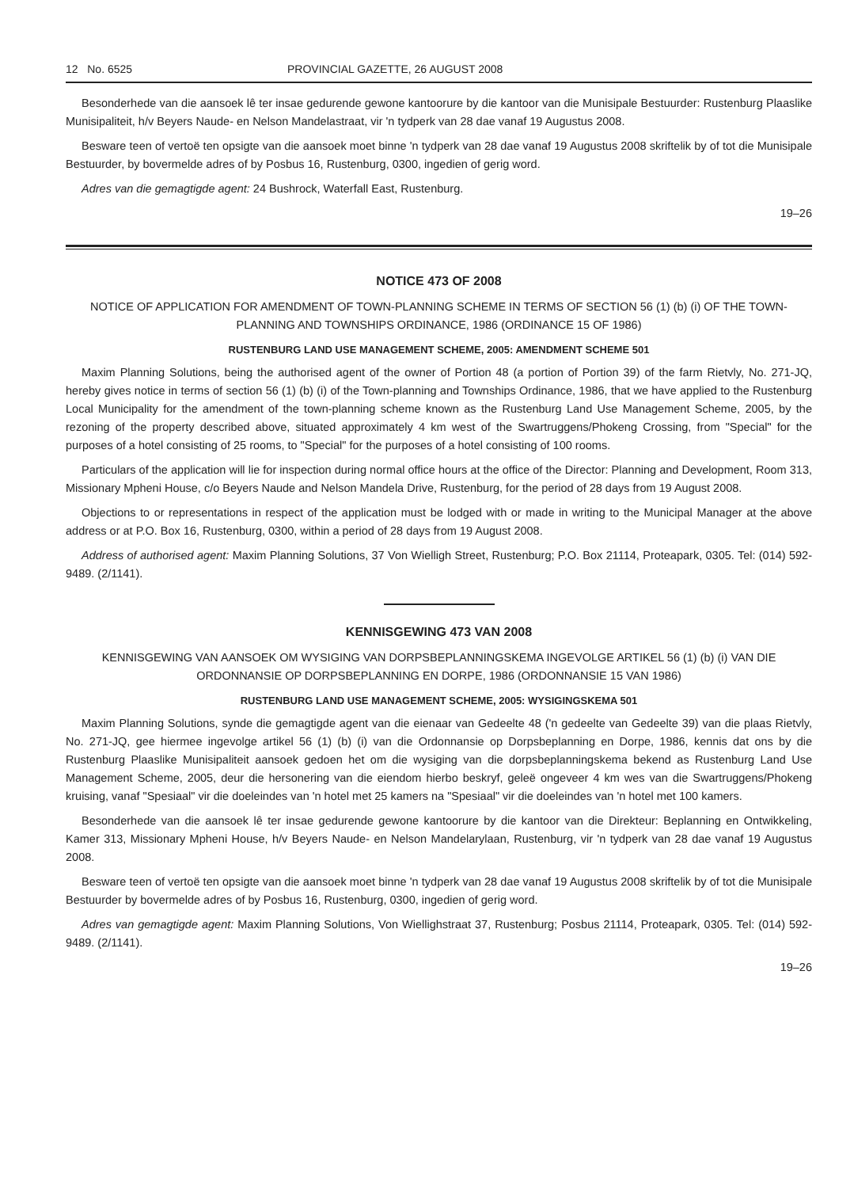12 No. 6525 PROVINCIAL GAZETTE, 26 AUGUST 2008
Besonderhede van die aansoek lê ter insae gedurende gewone kantoorure by die kantoor van die Munisipale Bestuurder: Rustenburg Plaaslike Munisipaliteit, h/v Beyers Naude- en Nelson Mandelastraat, vir 'n tydperk van 28 dae vanaf 19 Augustus 2008.
Besware teen of vertoë ten opsigte van die aansoek moet binne 'n tydperk van 28 dae vanaf 19 Augustus 2008 skriftelik by of tot die Munisipale Bestuurder, by bovermelde adres of by Posbus 16, Rustenburg, 0300, ingedien of gerig word.
Adres van die gemagtigde agent: 24 Bushrock, Waterfall East, Rustenburg.
19–26
NOTICE 473 OF 2008
NOTICE OF APPLICATION FOR AMENDMENT OF TOWN-PLANNING SCHEME IN TERMS OF SECTION 56 (1) (b) (i) OF THE TOWN-PLANNING AND TOWNSHIPS ORDINANCE, 1986 (ORDINANCE 15 OF 1986)
RUSTENBURG LAND USE MANAGEMENT SCHEME, 2005: AMENDMENT SCHEME 501
Maxim Planning Solutions, being the authorised agent of the owner of Portion 48 (a portion of Portion 39) of the farm Rietvly, No. 271-JQ, hereby gives notice in terms of section 56 (1) (b) (i) of the Town-planning and Townships Ordinance, 1986, that we have applied to the Rustenburg Local Municipality for the amendment of the town-planning scheme known as the Rustenburg Land Use Management Scheme, 2005, by the rezoning of the property described above, situated approximately 4 km west of the Swartruggens/Phokeng Crossing, from "Special" for the purposes of a hotel consisting of 25 rooms, to "Special" for the purposes of a hotel consisting of 100 rooms.
Particulars of the application will lie for inspection during normal office hours at the office of the Director: Planning and Development, Room 313, Missionary Mpheni House, c/o Beyers Naude and Nelson Mandela Drive, Rustenburg, for the period of 28 days from 19 August 2008.
Objections to or representations in respect of the application must be lodged with or made in writing to the Municipal Manager at the above address or at P.O. Box 16, Rustenburg, 0300, within a period of 28 days from 19 August 2008.
Address of authorised agent: Maxim Planning Solutions, 37 Von Wielligh Street, Rustenburg; P.O. Box 21114, Proteapark, 0305. Tel: (014) 592-9489. (2/1141).
KENNISGEWING 473 VAN 2008
KENNISGEWING VAN AANSOEK OM WYSIGING VAN DORPSBEPLANNINGSKEMA INGEVOLGE ARTIKEL 56 (1) (b) (i) VAN DIE ORDONNANSIE OP DORPSBEPLANNING EN DORPE, 1986 (ORDONNANSIE 15 VAN 1986)
RUSTENBURG LAND USE MANAGEMENT SCHEME, 2005: WYSIGINGSKEMA 501
Maxim Planning Solutions, synde die gemagtigde agent van die eienaar van Gedeelte 48 ('n gedeelte van Gedeelte 39) van die plaas Rietvly, No. 271-JQ, gee hiermee ingevolge artikel 56 (1) (b) (i) van die Ordonnansie op Dorpsbeplanning en Dorpe, 1986, kennis dat ons by die Rustenburg Plaaslike Munisipaliteit aansoek gedoen het om die wysiging van die dorpsbeplanningskema bekend as Rustenburg Land Use Management Scheme, 2005, deur die hersonering van die eiendom hierbo beskryf, geleë ongeveer 4 km wes van die Swartruggens/Phokeng kruising, vanaf "Spesiaal" vir die doeleindes van 'n hotel met 25 kamers na "Spesiaal" vir die doeleindes van 'n hotel met 100 kamers.
Besonderhede van die aansoek lê ter insae gedurende gewone kantoorure by die kantoor van die Direkteur: Beplanning en Ontwikkeling, Kamer 313, Missionary Mpheni House, h/v Beyers Naude- en Nelson Mandelarylaan, Rustenburg, vir 'n tydperk van 28 dae vanaf 19 Augustus 2008.
Besware teen of vertoë ten opsigte van die aansoek moet binne 'n tydperk van 28 dae vanaf 19 Augustus 2008 skriftelik by of tot die Munisipale Bestuurder by bovermelde adres of by Posbus 16, Rustenburg, 0300, ingedien of gerig word.
Adres van gemagtigde agent: Maxim Planning Solutions, Von Wiellighstraat 37, Rustenburg; Posbus 21114, Proteapark, 0305. Tel: (014) 592-9489. (2/1141).
19–26